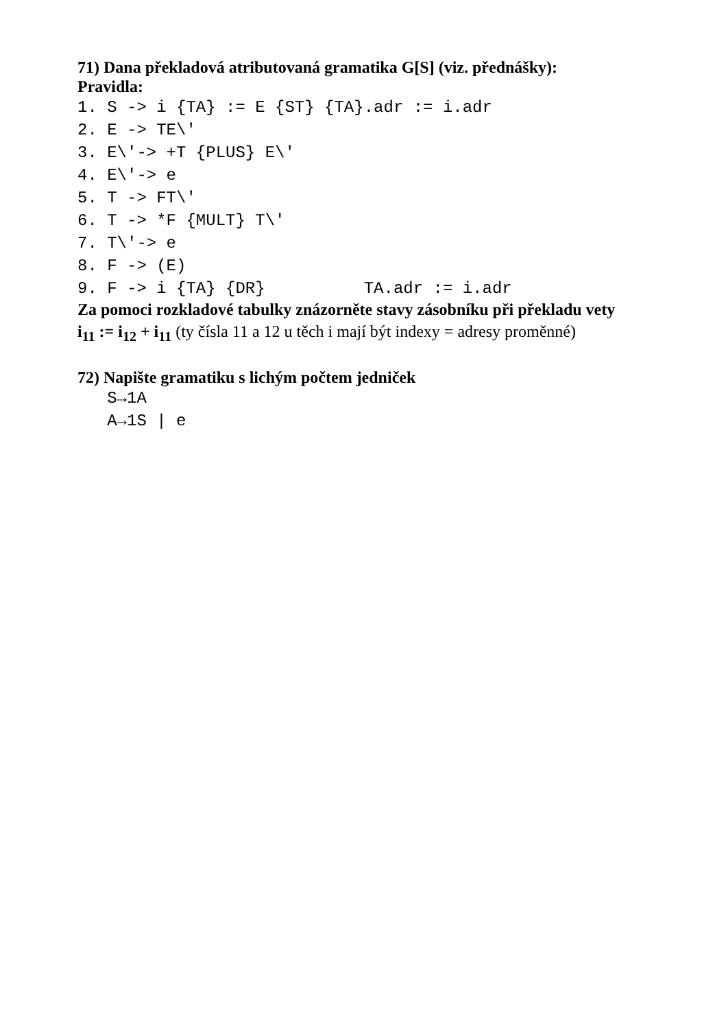71) Dana překladová atributovaná gramatika G[S] (viz. přednášky):
Pravidla:
1. S -> i {TA} := E {ST} {TA}.adr := i.adr 2. E -> TE\' 3. E\'-> +T {PLUS} E\' 4. E\'-> e 5. T -> FT\' 6. T -> *F {MULT} T\' 7. T\'-> e 8. F -> (E) 9. F -> i {TA} {DR} TA.adr := i.adr
Za pomoci rozkladové tabulky znázorněte stavy zásobníku při překladu vety
i<sub>11</sub> := i<sub>12</sub> + i<sub>11</sub> (ty čísla 11 a 12 u těch i mají být indexy = adresy proměnné)
72) Napište gramatiku s lichým počtem jedniček
S→1A A→1S | e